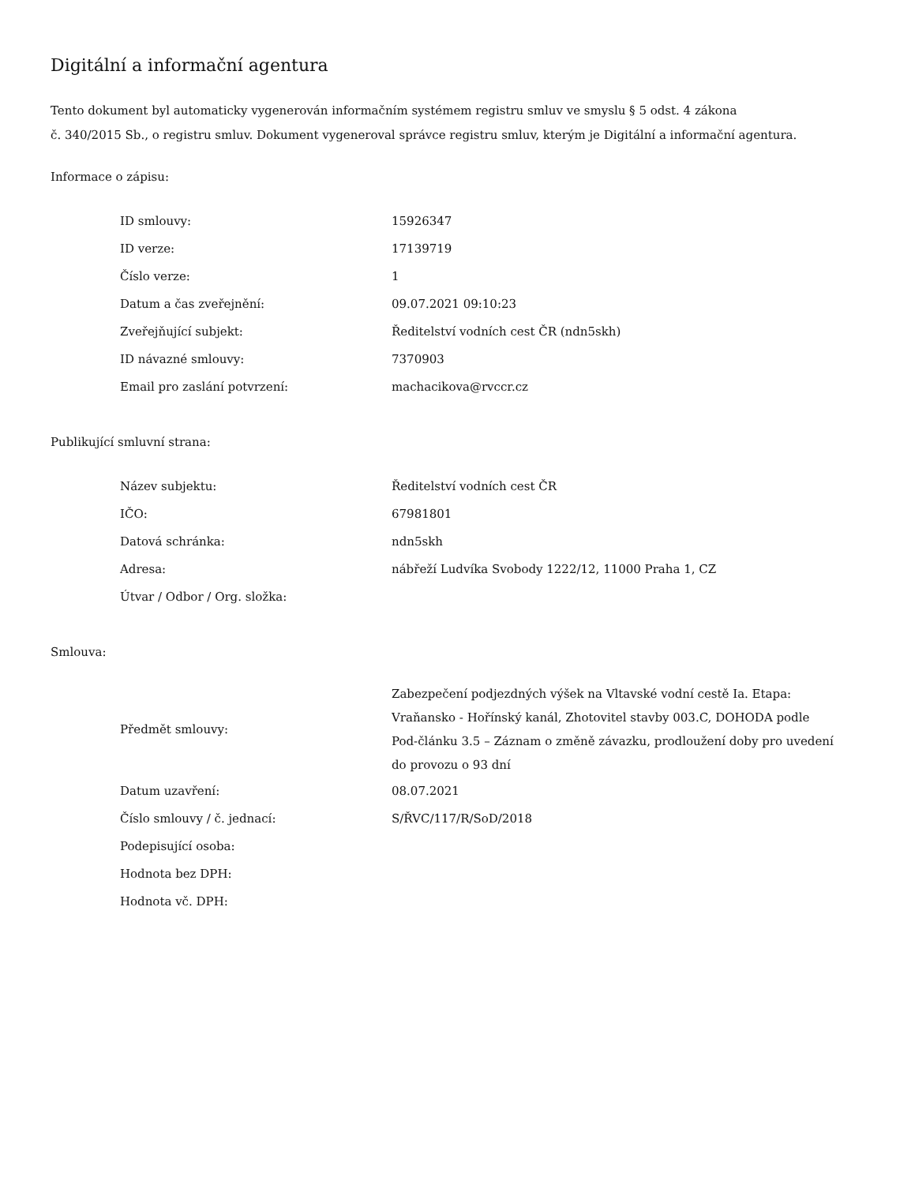Digitální a informační agentura
Tento dokument byl automaticky vygenerován informačním systémem registru smluv ve smyslu § 5 odst. 4 zákona
č. 340/2015 Sb., o registru smluv. Dokument vygeneroval správce registru smluv, kterým je Digitální a informační agentura.
Informace o zápisu:
| ID smlouvy: | 15926347 |
| ID verze: | 17139719 |
| Číslo verze: | 1 |
| Datum a čas zveřejnění: | 09.07.2021 09:10:23 |
| Zveřejňující subjekt: | Ředitelství vodních cest ČR (ndn5skh) |
| ID návazné smlouvy: | 7370903 |
| Email pro zaslání potvrzení: | machacikova@rvccr.cz |
Publikující smluvní strana:
| Název subjektu: | Ředitelství vodních cest ČR |
| IČO: | 67981801 |
| Datová schránka: | ndn5skh |
| Adresa: | nábřeží Ludvíka Svobody 1222/12, 11000 Praha 1, CZ |
| Útvar / Odbor / Org. složka: | |
Smlouva:
| Předmět smlouvy: | Zabezpečení podjezdných výšek na Vltavské vodní cestě Ia. Etapa: Vraňansko - Hořínský kanál, Zhotovitel stavby 003.C, DOHODA podle Pod-článku 3.5 – Záznam o změně závazku, prodloužení doby pro uvedení do provozu o 93 dní |
| Datum uzavření: | 08.07.2021 |
| Číslo smlouvy / č. jednací: | S/ŘVC/117/R/SoD/2018 |
| Podepisující osoba: | |
| Hodnota bez DPH: | |
| Hodnota vč. DPH: | |